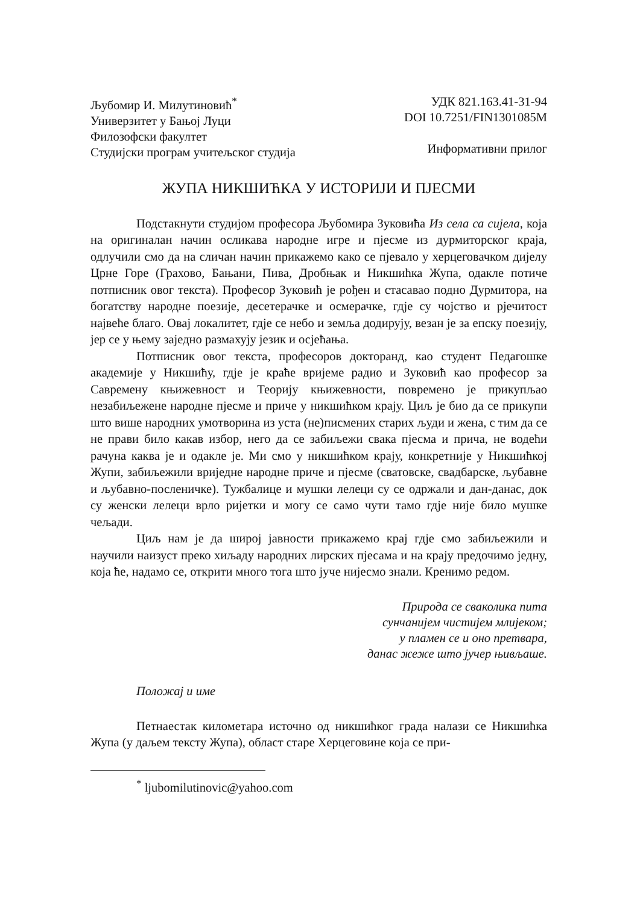Љубомир И. Милутиновић<sup>*</sup>
Универзитет у Бањој Луци
Филозофски факултет
Студијски програм учитељског студија
УДК 821.163.41-31-94
DOI 10.7251/FIN1301085M
Информативни прилог
ЖУПА НИКШИЋКА У ИСТОРИЈИ И ПЈЕСМИ
Подстакнути студијом професора Љубомира Зуковића Из села са сијела, која на оригиналан начин осликава народне игре и пјесме из дурмиторског краја, одлучили смо да на сличан начин прикажемо како се пјевало у херцеговачком дијелу Црне Горе (Грахово, Бањани, Пива, Дробњак и Никшићка Жупа, одакле потиче потписник овог текста). Професор Зуковић је рођен и стасавао подно Дурмитора, на богатству народне поезије, десетерачке и осмерачке, гдје су чојство и рјечитост највеће благо. Овај локалитет, гдје се небо и земља додирују, везан је за епску поезију, јер се у њему заједно размахују језик и осјећања.
Потписник овог текста, професоров докторанд, као студент Педагошке академије у Никшићу, гдје је краће вријеме радио и Зуковић као професор за Савремену књижевност и Теорију књижевности, повремено је прикупљао незабиљежене народне пјесме и приче у никшићком крају. Циљ је био да се прикупи што више народних умотворина из уста (не)писмених старих људи и жена, с тим да се не прави било какав избор, него да се забиљежи свака пјесма и прича, не водећи рачуна каква је и одакле је. Ми смо у никшићком крају, конкретније у Никшићкој Жупи, забиљежили вриједне народне приче и пјесме (сватовске, свадбарске, љубавне и љубавно-посленичке). Тужбалице и мушки лелеци су се одржали и дан-данас, док су женски лелеци врло ријетки и могу се само чути тамо гдје није било мушке чељади.
Циљ нам је да широј јавности прикажемо крај гдје смо забиљежили и научили наизуст преко хиљаду народних лирских пјесама и на крају предочимо једну, која ће, надамо се, открити много тога што јуче нијесмо знали. Кренимо редом.
Природа се сваколика пита
сунчанијем чистијем млијеком;
у пламен се и оно претвара,
данас жеже што јучер њивљаше.
Положај и име
Петнаестак километара источно од никшићког града налази се Никшићка Жупа (у даљем тексту Жупа), област старе Херцеговине која се при-
<sup>*</sup> ljubomilutinovic@yahoo.com